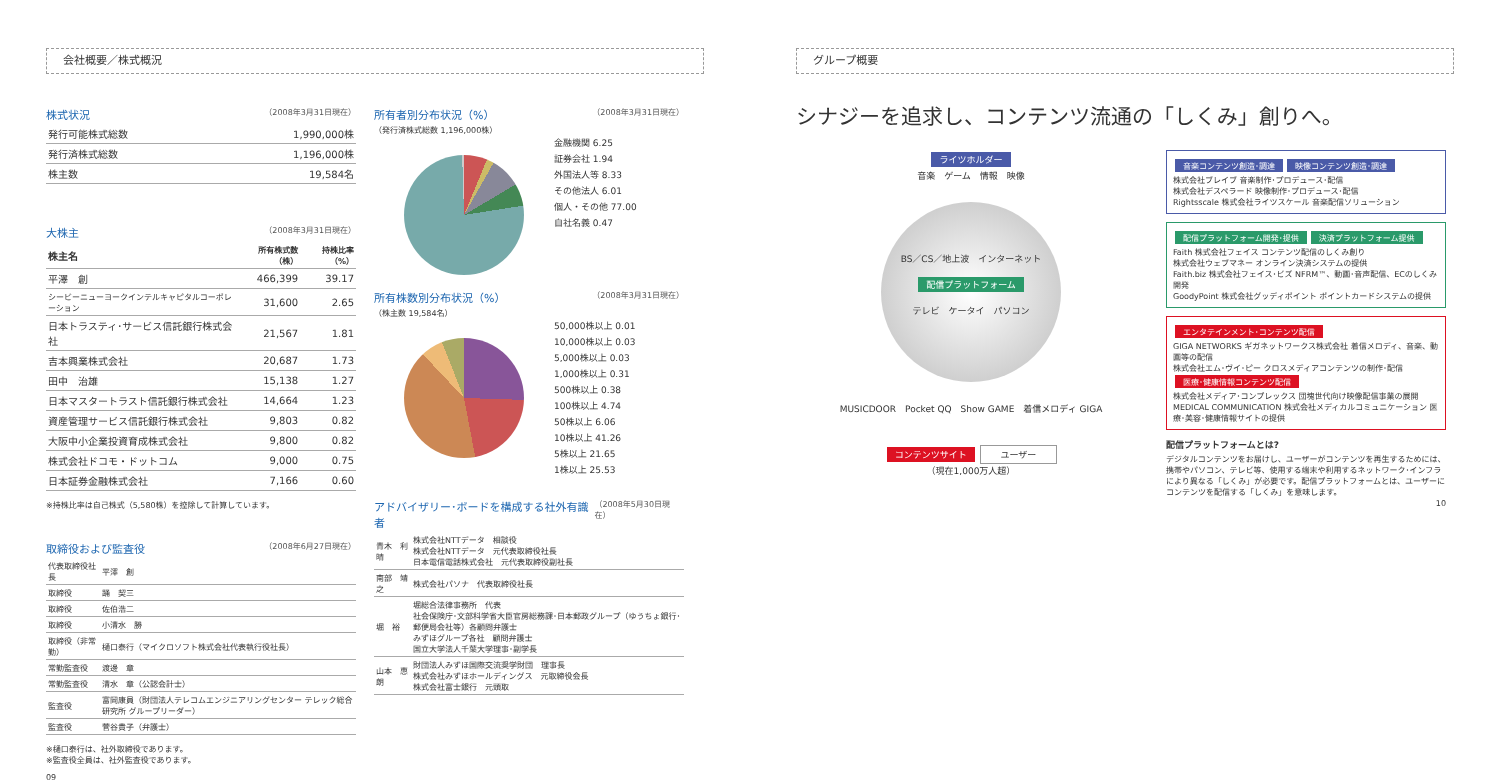会社概要／株式概況
株式状況 （2008年3月31日現在）
| 発行可能株式総数 | 1,990,000株 |
| 発行済株式総数 | 1,196,000株 |
| 株主数 | 19,584名 |
大株主 （2008年3月31日現在）
| 株主名 | 所有株式数（株） | 持株比率（%） |
| --- | --- | --- |
| 平澤 創 | 466,399 | 39.17 |
| シービーニューヨークインテルキャピタルコーポレーション | 31,600 | 2.65 |
| 日本トラスティ･サービス信託銀行株式会社 | 21,567 | 1.81 |
| 吉本興業株式会社 | 20,687 | 1.73 |
| 田中 治雄 | 15,138 | 1.27 |
| 日本マスタートラスト信託銀行株式会社 | 14,664 | 1.23 |
| 資産管理サービス信託銀行株式会社 | 9,803 | 0.82 |
| 大阪中小企業投資育成株式会社 | 9,800 | 0.82 |
| 株式会社ドコモ・ドットコム | 9,000 | 0.75 |
| 日本証券金融株式会社 | 7,166 | 0.60 |
※持株比率は自己株式（5,580株）を控除して計算しています。
取締役および監査役 （2008年6月27日現在）
| 代表取締役社長 | 平澤 創 |
| 取締役 | 踊 契三 |
| 取締役 | 佐伯浩二 |
| 取締役 | 小清水 勝 |
| 取締役（非常勤） | 樋口泰行（マイクロソフト株式会社代表執行役社長） |
| 常勤監査役 | 渡邊 章 |
| 常勤監査役 | 清水 章（公認会計士） |
| 監査役 | 富岡康員（財団法人テレコムエンジニアリングセンター テレック総合研究所 グループリーダー） |
| 監査役 | 菅谷貴子（弁護士） |
※樋口泰行は、社外取締役であります。
※監査役全員は、社外監査役であります。
09
所有者別分布状況（%） （2008年3月31日現在）
（発行済株式総数 1,196,000株）
金融機関 6.25
証券会社 1.94
外国法人等 8.33
その他法人 6.01
個人・その他 77.00
自社名義 0.47
所有株数別分布状況（%） （2008年3月31日現在）
（株主数 19,584名）
50,000株以上 0.01
10,000株以上 0.03
5,000株以上 0.03
1,000株以上 0.31
500株以上 0.38
100株以上 4.74
50株以上 6.06
10株以上 41.26
5株以上 21.65
1株以上 25.53
アドバイザリー･ボードを構成する社外有識者 （2008年5月30日現在）
| 青木 利晴 | 株式会社NTTデータ 相談役 株式会社NTTデータ 元代表取締役社長 日本電信電話株式会社 元代表取締役副社長 |
| 南部 靖之 | 株式会社パソナ 代表取締役社長 |
| 堀 裕 | 堀総合法律事務所 代表 社会保険庁･文部科学省大臣官房総務課･日本郵政グループ（ゆうちょ銀行･郵便局会社等）各顧問弁護士 みずほグループ各社 顧問弁護士 国立大学法人千葉大学理事･副学長 |
| 山本 惠朗 | 財団法人みずほ国際交流奨学財団 理事長 株式会社みずほホールディングス 元取締役会長 株式会社富士銀行 元頭取 |
グループ概要
シナジーを追求し、コンテンツ流通の「しくみ」創りへ。
ライツホルダー
音楽　ゲーム　情報　映像
BS／CS／地上波　インターネット
配信プラットフォーム
テレビ　ケータイ　パソコン
MUSICDOOR　Pocket QQ　Show GAME　着信メロディ GIGA
コンテンツサイト
ユーザー
（現在1,000万人超）
音楽コンテンツ創造･調達 映像コンテンツ創造･調達
株式会社ブレイブ 音楽制作･プロデュース･配信
株式会社デスペラード 映像制作･プロデュース･配信
Rightsscale 株式会社ライツスケール 音楽配信ソリューション
配信プラットフォーム開発･提供 決済プラットフォーム提供
Faith 株式会社フェイス コンテンツ配信のしくみ創り
株式会社ウェブマネー オンライン決済システムの提供
Faith.biz 株式会社フェイス･ビズ NFRM™、動画･音声配信、ECのしくみ開発
GoodyPoint 株式会社グッディポイント ポイントカードシステムの提供
エンタテインメント･コンテンツ配信
GIGA NETWORKS ギガネットワークス株式会社 着信メロディ、音楽、動画等の配信
株式会社エム･ヴイ･ピー クロスメディアコンテンツの制作･配信
医療･健康情報コンテンツ配信
株式会社メディア･コンプレックス 団塊世代向け映像配信事業の展開
MEDICAL COMMUNICATION 株式会社メディカルコミュニケーション 医療･美容･健康情報サイトの提供
配信プラットフォームとは?
デジタルコンテンツをお届けし、ユーザーがコンテンツを再生するためには、携帯やパソコン、テレビ等、使用する端末や利用するネットワーク･インフラにより異なる「しくみ」が必要です。配信プラットフォームとは、ユーザーにコンテンツを配信する「しくみ」を意味します。
10